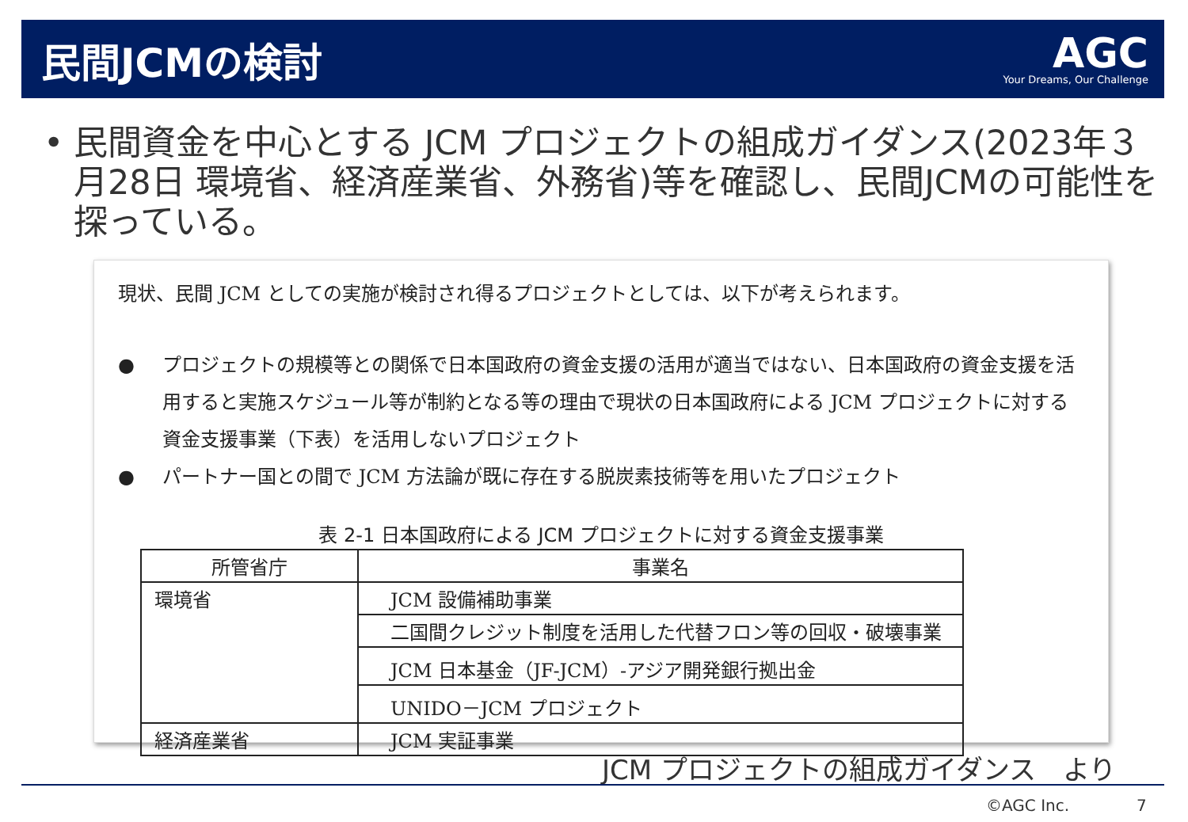民間JCMの検討
AGC
Your Dreams, Our Challenge
• 民間資金を中心とする JCM プロジェクトの組成ガイダンス(2023年３月28日 環境省、経済産業省、外務省)等を確認し、民間JCMの可能性を探っている。
現状、民間 JCM としての実施が検討され得るプロジェクトとしては、以下が考えられます。
● プロジェクトの規模等との関係で日本国政府の資金支援の活用が適当ではない、日本国政府の資金支援を活用すると実施スケジュール等が制約となる等の理由で現状の日本国政府による JCM プロジェクトに対する資金支援事業（下表）を活用しないプロジェクト
● パートナー国との間で JCM 方法論が既に存在する脱炭素技術等を用いたプロジェクト
表 2-1 日本国政府による JCM プロジェクトに対する資金支援事業
| 所管省庁 | 事業名 |
| --- | --- |
| 環境省 | JCM 設備補助事業 |
| | 二国間クレジット制度を活用した代替フロン等の回収・破壊事業 |
| | JCM 日本基金（JF-JCM）-アジア開発銀行拠出金 |
| | UNIDO－JCM プロジェクト |
| 経済産業省 | JCM 実証事業 |
JCM プロジェクトの組成ガイダンス　より
©AGC Inc. 7